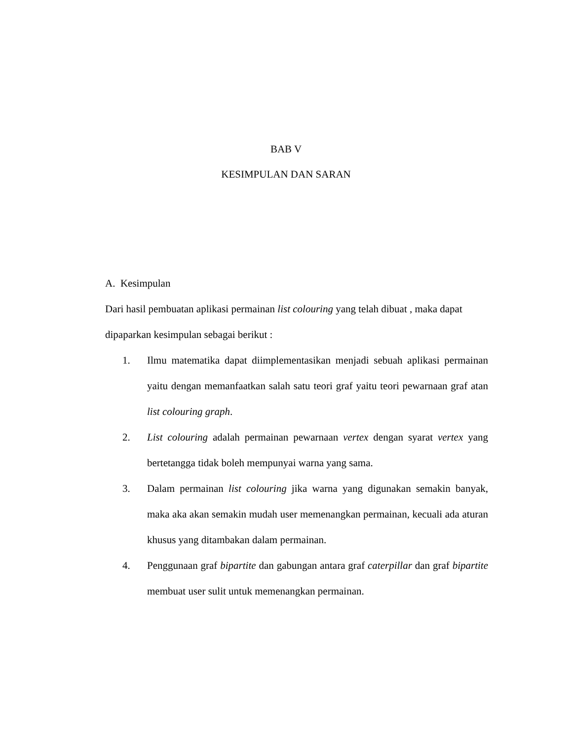BAB V
KESIMPULAN DAN SARAN
A. Kesimpulan
Dari hasil pembuatan aplikasi permainan list colouring yang telah dibuat , maka dapat dipaparkan kesimpulan sebagai berikut :
1. Ilmu matematika dapat diimplementasikan menjadi sebuah aplikasi permainan yaitu dengan memanfaatkan salah satu teori graf yaitu teori pewarnaan graf atan list colouring graph.
2. List colouring adalah permainan pewarnaan vertex dengan syarat vertex yang bertetangga tidak boleh mempunyai warna yang sama.
3. Dalam permainan list colouring jika warna yang digunakan semakin banyak, maka aka akan semakin mudah user memenangkan permainan, kecuali ada aturan khusus yang ditambakan dalam permainan.
4. Penggunaan graf bipartite dan gabungan antara graf caterpillar dan graf bipartite membuat user sulit untuk memenangkan permainan.